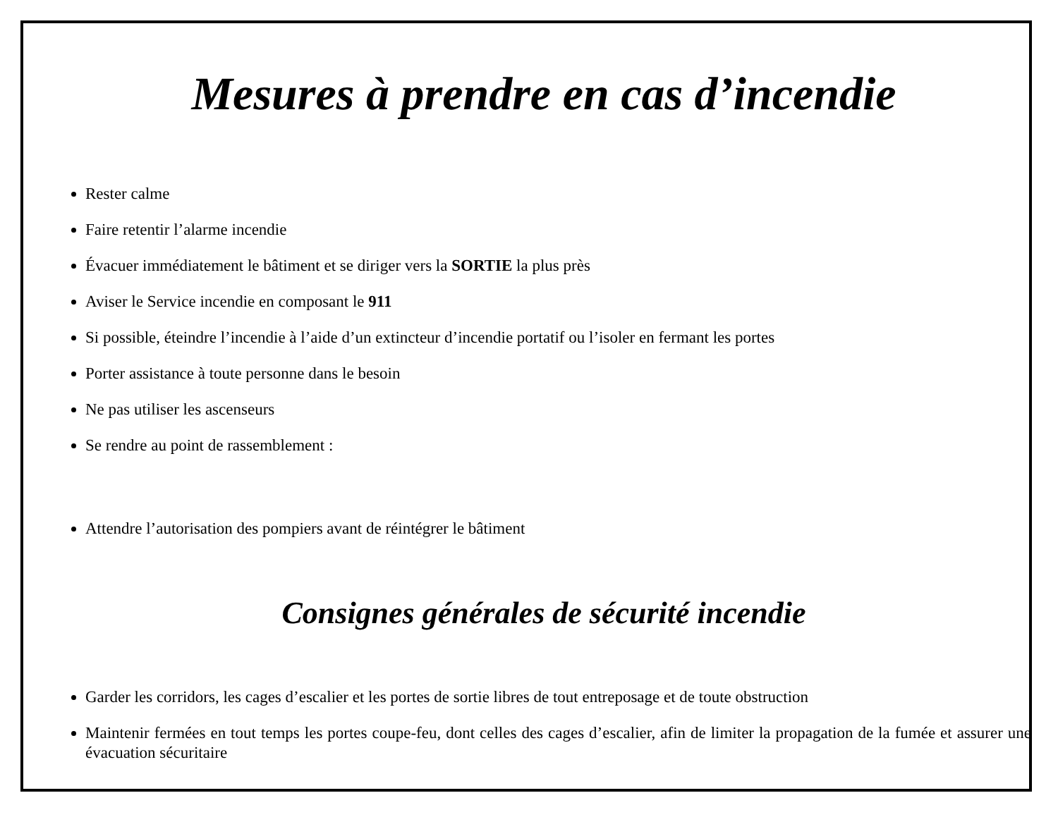Mesures à prendre en cas d’incendie
Rester calme
Faire retentir l’alarme incendie
Évacuer immédiatement le bâtiment et se diriger vers la SORTIE la plus près
Aviser le Service incendie en composant le 911
Si possible, éteindre l’incendie à l’aide d’un extincteur d’incendie portatif ou l’isoler en fermant les portes
Porter assistance à toute personne dans le besoin
Ne pas utiliser les ascenseurs
Se rendre au point de rassemblement :
Attendre l’autorisation des pompiers avant de réintégrer le bâtiment
Consignes générales de sécurité incendie
Garder les corridors, les cages d’escalier et les portes de sortie libres de tout entreposage et de toute obstruction
Maintenir fermées en tout temps les portes coupe-feu, dont celles des cages d’escalier, afin de limiter la propagation de la fumée et assurer une évacuation sécuritaire